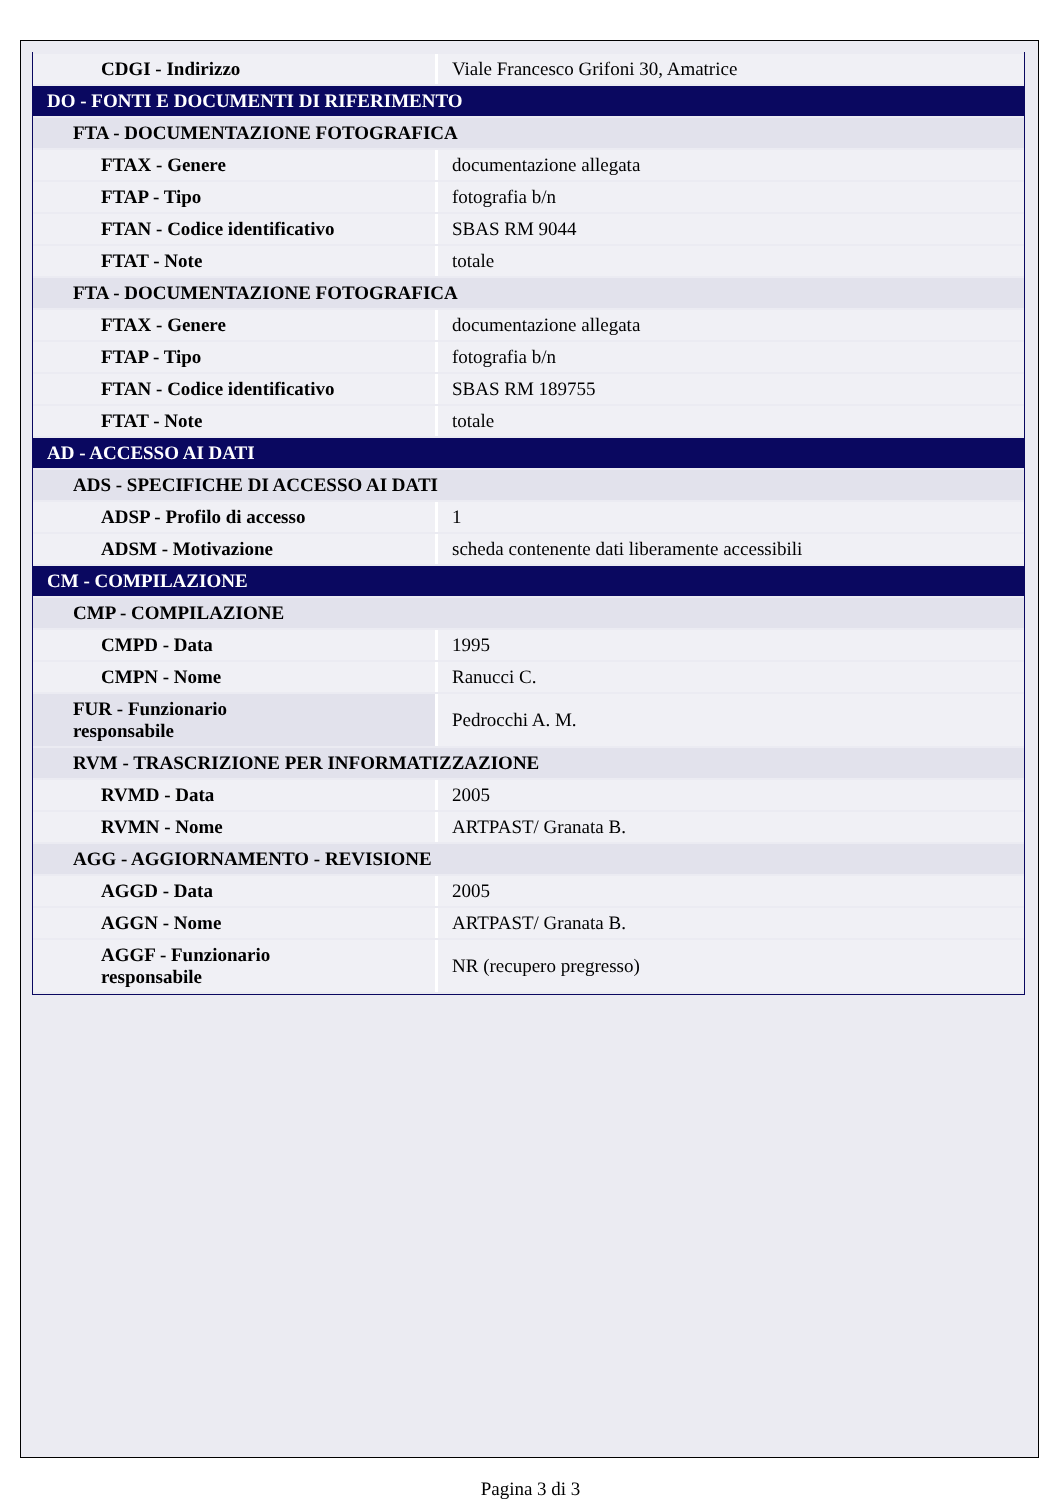| CDGI - Indirizzo | Viale Francesco Grifoni 30, Amatrice |
| DO - FONTI E DOCUMENTI DI RIFERIMENTO | |
| FTA - DOCUMENTAZIONE FOTOGRAFICA | |
| FTAX - Genere | documentazione allegata |
| FTAP - Tipo | fotografia b/n |
| FTAN - Codice identificativo | SBAS RM 9044 |
| FTAT - Note | totale |
| FTA - DOCUMENTAZIONE FOTOGRAFICA | |
| FTAX - Genere | documentazione allegata |
| FTAP - Tipo | fotografia b/n |
| FTAN - Codice identificativo | SBAS RM 189755 |
| FTAT - Note | totale |
| AD - ACCESSO AI DATI | |
| ADS - SPECIFICHE DI ACCESSO AI DATI | |
| ADSP - Profilo di accesso | 1 |
| ADSM - Motivazione | scheda contenente dati liberamente accessibili |
| CM - COMPILAZIONE | |
| CMP - COMPILAZIONE | |
| CMPD - Data | 1995 |
| CMPN - Nome | Ranucci C. |
| FUR - Funzionario responsabile | Pedrocchi A. M. |
| RVM - TRASCRIZIONE PER INFORMATIZZAZIONE | |
| RVMD - Data | 2005 |
| RVMN - Nome | ARTPAST/ Granata B. |
| AGG - AGGIORNAMENTO - REVISIONE | |
| AGGD - Data | 2005 |
| AGGN - Nome | ARTPAST/ Granata B. |
| AGGF - Funzionario responsabile | NR (recupero pregresso) |
Pagina 3 di 3